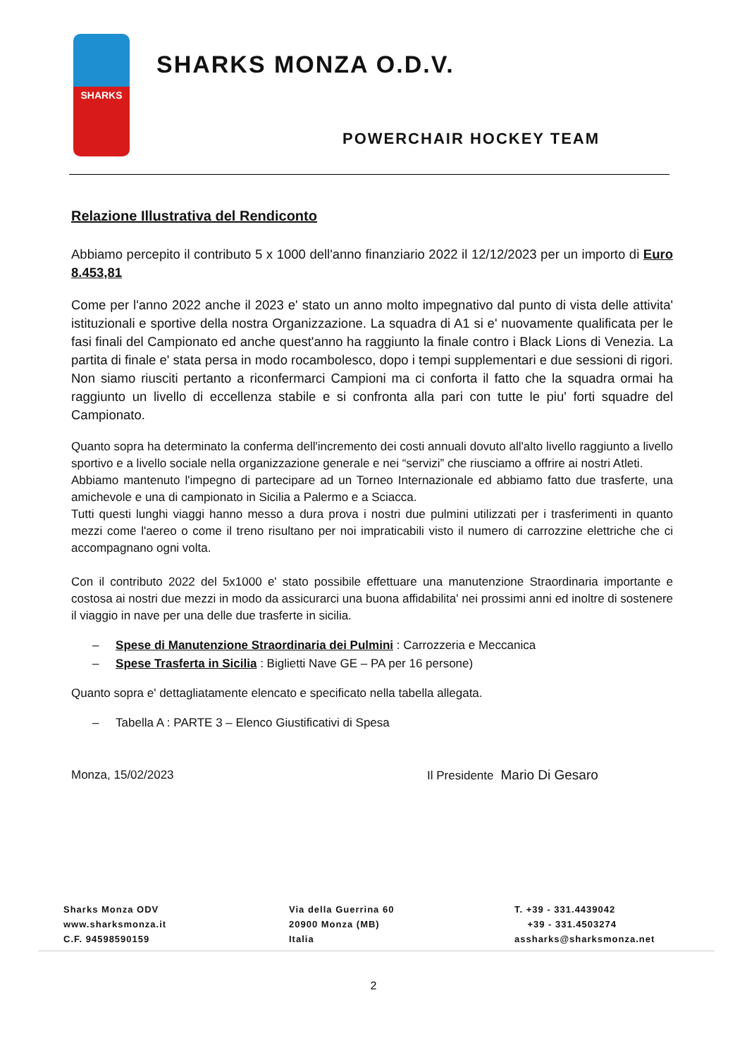SHARKS
SHARKS MONZA O.D.V.
POWERCHAIR HOCKEY TEAM
Relazione Illustrativa del Rendiconto
Abbiamo percepito il contributo 5 x 1000 dell'anno finanziario 2022 il 12/12/2023 per un importo di Euro 8.453,81
Come per l'anno 2022 anche il 2023 e' stato un anno molto impegnativo dal punto di vista delle attivita' istituzionali e sportive della nostra Organizzazione. La squadra di A1 si e' nuovamente qualificata per le fasi finali del Campionato ed anche quest'anno ha raggiunto la finale contro i Black Lions di Venezia. La partita di finale e' stata persa in modo rocambolesco, dopo i tempi supplementari e due sessioni di rigori. Non siamo riusciti pertanto a riconfermarci Campioni ma ci conforta il fatto che la squadra ormai ha raggiunto un livello di eccellenza stabile e si confronta alla pari con tutte le piu' forti squadre del Campionato.
Quanto sopra ha determinato la conferma dell'incremento dei costi annuali dovuto all'alto livello raggiunto a livello sportivo e a livello sociale nella organizzazione generale e nei “servizi” che riusciamo a offrire ai nostri Atleti.
Abbiamo mantenuto l'impegno di partecipare ad un Torneo Internazionale ed abbiamo fatto due trasferte, una amichevole e una di campionato in Sicilia a Palermo e a Sciacca.
Tutti questi lunghi viaggi hanno messo a dura prova i nostri due pulmini utilizzati per i trasferimenti in quanto mezzi come l'aereo o come il treno risultano per noi impraticabili visto il numero di carrozzine elettriche che ci accompagnano ogni volta.
Con il contributo 2022 del 5x1000 e' stato possibile effettuare una manutenzione Straordinaria importante e costosa ai nostri due mezzi in modo da assicurarci una buona affidabilita' nei prossimi anni ed inoltre di sostenere il viaggio in nave per una delle due trasferte in sicilia.
– Spese di Manutenzione Straordinaria dei Pulmini : Carrozzeria e Meccanica
– Spese Trasferta in Sicilia : Biglietti Nave GE – PA per 16 persone)
Quanto sopra e' dettagliatamente elencato e specificato nella tabella allegata.
– Tabella A : PARTE 3 – Elenco Giustificativi di Spesa
Monza, 15/02/2023 Il Presidente Mario Di Gesaro
Sharks Monza ODV
www.sharksmonza.it
C.F. 94598590159
Via della Guerrina 60
20900 Monza (MB)
Italia
T. +39 - 331.4439042
+39 - 331.4503274
assharks@sharksmonza.net
2